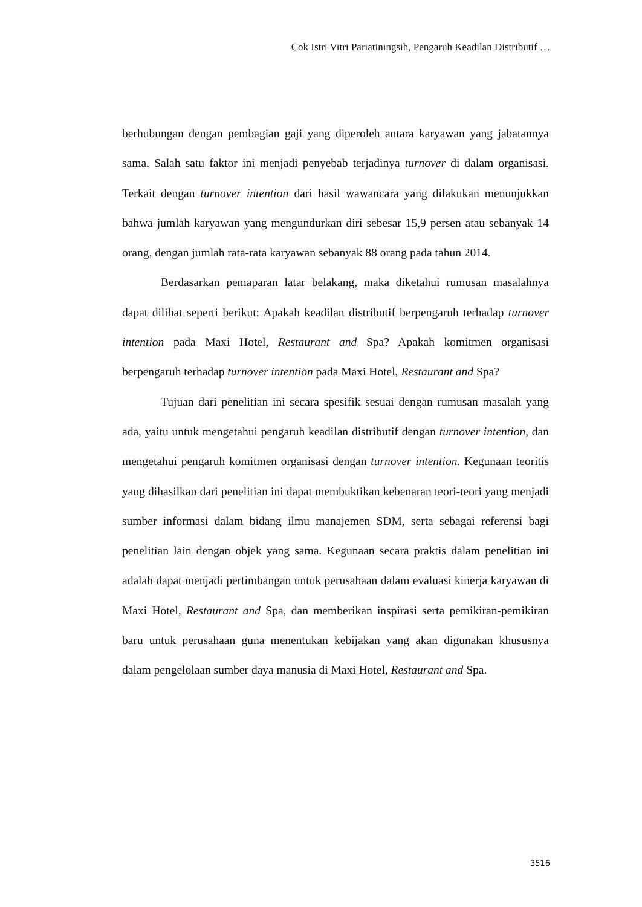Cok Istri Vitri Pariatiningsih, Pengaruh Keadilan Distributif …
berhubungan dengan pembagian gaji yang diperoleh antara karyawan yang jabatannya sama. Salah satu faktor ini menjadi penyebab terjadinya turnover di dalam organisasi. Terkait dengan turnover intention dari hasil wawancara yang dilakukan menunjukkan bahwa jumlah karyawan yang mengundurkan diri sebesar 15,9 persen atau sebanyak 14 orang, dengan jumlah rata-rata karyawan sebanyak 88 orang pada tahun 2014.
Berdasarkan pemaparan latar belakang, maka diketahui rumusan masalahnya dapat dilihat seperti berikut: Apakah keadilan distributif berpengaruh terhadap turnover intention pada Maxi Hotel, Restaurant and Spa? Apakah komitmen organisasi berpengaruh terhadap turnover intention pada Maxi Hotel, Restaurant and Spa?
Tujuan dari penelitian ini secara spesifik sesuai dengan rumusan masalah yang ada, yaitu untuk mengetahui pengaruh keadilan distributif dengan turnover intention, dan mengetahui pengaruh komitmen organisasi dengan turnover intention. Kegunaan teoritis yang dihasilkan dari penelitian ini dapat membuktikan kebenaran teori-teori yang menjadi sumber informasi dalam bidang ilmu manajemen SDM, serta sebagai referensi bagi penelitian lain dengan objek yang sama. Kegunaan secara praktis dalam penelitian ini adalah dapat menjadi pertimbangan untuk perusahaan dalam evaluasi kinerja karyawan di Maxi Hotel, Restaurant and Spa, dan memberikan inspirasi serta pemikiran-pemikiran baru untuk perusahaan guna menentukan kebijakan yang akan digunakan khususnya dalam pengelolaan sumber daya manusia di Maxi Hotel, Restaurant and Spa.
3516